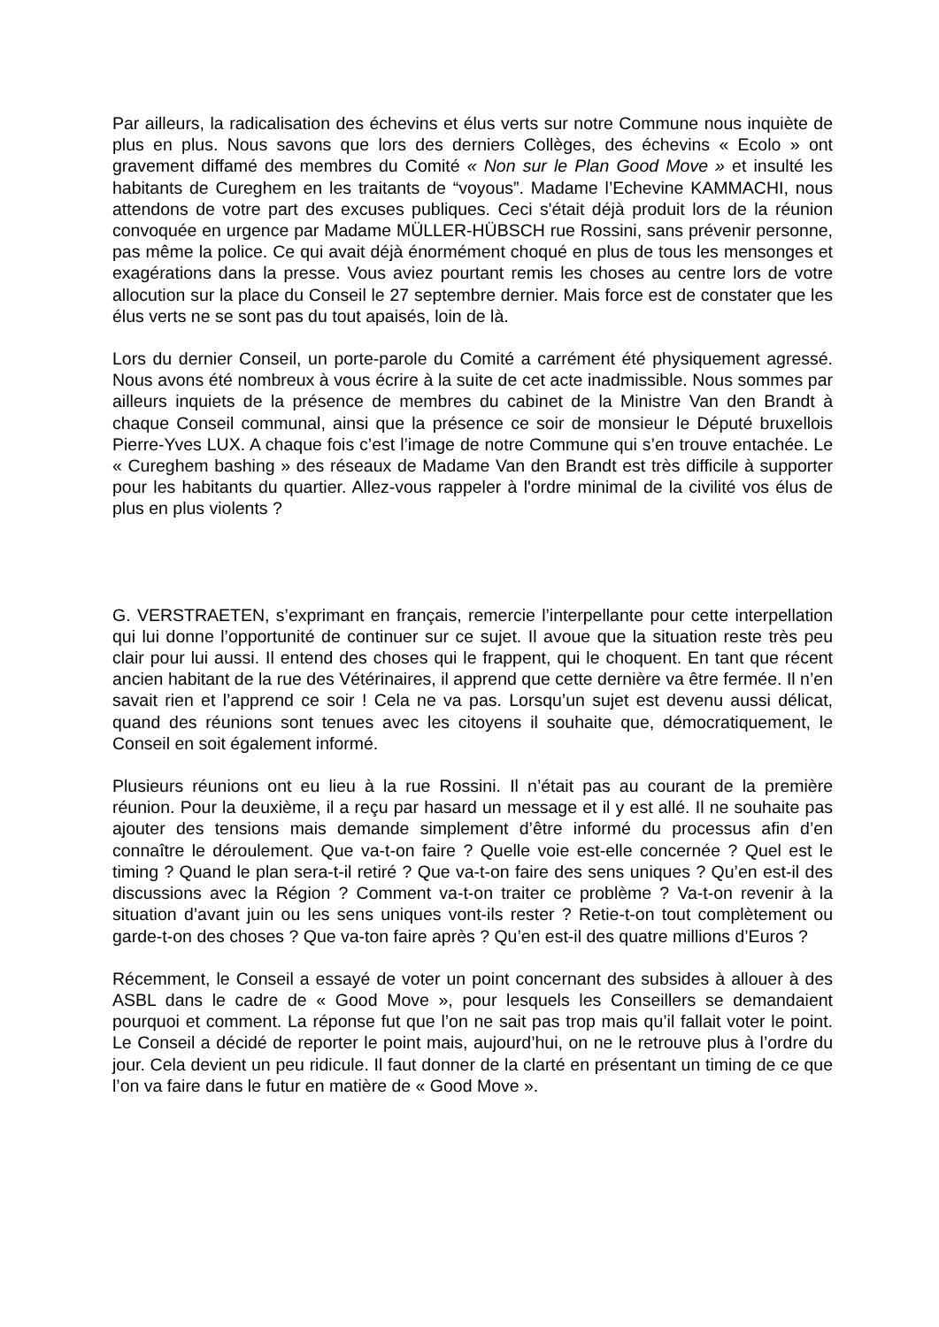Par ailleurs, la radicalisation des échevins et élus verts sur notre Commune nous inquiète de plus en plus. Nous savons que lors des derniers Collèges, des échevins « Ecolo » ont gravement diffamé des membres du Comité « Non sur le Plan Good Move » et insulté les habitants de Cureghem en les traitants de “voyous”. Madame l’Echevine KAMMACHI, nous attendons de votre part des excuses publiques. Ceci s'était déjà produit lors de la réunion convoquée en urgence par Madame MÜLLER-HÜBSCH rue Rossini, sans prévenir personne, pas même la police. Ce qui avait déjà énormément choqué en plus de tous les mensonges et exagérations dans la presse. Vous aviez pourtant remis les choses au centre lors de votre allocution sur la place du Conseil le 27 septembre dernier. Mais force est de constater que les élus verts ne se sont pas du tout apaisés, loin de là.
Lors du dernier Conseil, un porte-parole du Comité a carrément été physiquement agressé. Nous avons été nombreux à vous écrire à la suite de cet acte inadmissible. Nous sommes par ailleurs inquiets de la présence de membres du cabinet de la Ministre Van den Brandt à chaque Conseil communal, ainsi que la présence ce soir de monsieur le Député bruxellois Pierre-Yves LUX. A chaque fois c’est l’image de notre Commune qui s’en trouve entachée. Le « Cureghem bashing » des réseaux de Madame Van den Brandt est très difficile à supporter pour les habitants du quartier. Allez-vous rappeler à l'ordre minimal de la civilité vos élus de plus en plus violents ?
G. VERSTRAETEN, s’exprimant en français, remercie l’interpellante pour cette interpellation qui lui donne l’opportunité de continuer sur ce sujet. Il avoue que la situation reste très peu clair pour lui aussi. Il entend des choses qui le frappent, qui le choquent. En tant que récent ancien habitant de la rue des Vétérinaires, il apprend que cette dernière va être fermée. Il n’en savait rien et l’apprend ce soir ! Cela ne va pas. Lorsqu’un sujet est devenu aussi délicat, quand des réunions sont tenues avec les citoyens il souhaite que, démocratiquement, le Conseil en soit également informé.
Plusieurs réunions ont eu lieu à la rue Rossini. Il n’était pas au courant de la première réunion. Pour la deuxième, il a reçu par hasard un message et il y est allé. Il ne souhaite pas ajouter des tensions mais demande simplement d’être informé du processus afin d’en connaître le déroulement. Que va-t-on faire ? Quelle voie est-elle concernée ? Quel est le timing ? Quand le plan sera-t-il retiré ? Que va-t-on faire des sens uniques ? Qu’en est-il des discussions avec la Région ? Comment va-t-on traiter ce problème ? Va-t-on revenir à la situation d’avant juin ou les sens uniques vont-ils rester ? Retie-t-on tout complètement ou garde-t-on des choses ? Que va-ton faire après ? Qu’en est-il des quatre millions d’Euros ?
Récemment, le Conseil a essayé de voter un point concernant des subsides à allouer à des ASBL dans le cadre de « Good Move », pour lesquels les Conseillers se demandaient pourquoi et comment. La réponse fut que l’on ne sait pas trop mais qu’il fallait voter le point. Le Conseil a décidé de reporter le point mais, aujourd’hui, on ne le retrouve plus à l’ordre du jour. Cela devient un peu ridicule. Il faut donner de la clarté en présentant un timing de ce que l’on va faire dans le futur en matière de « Good Move ».